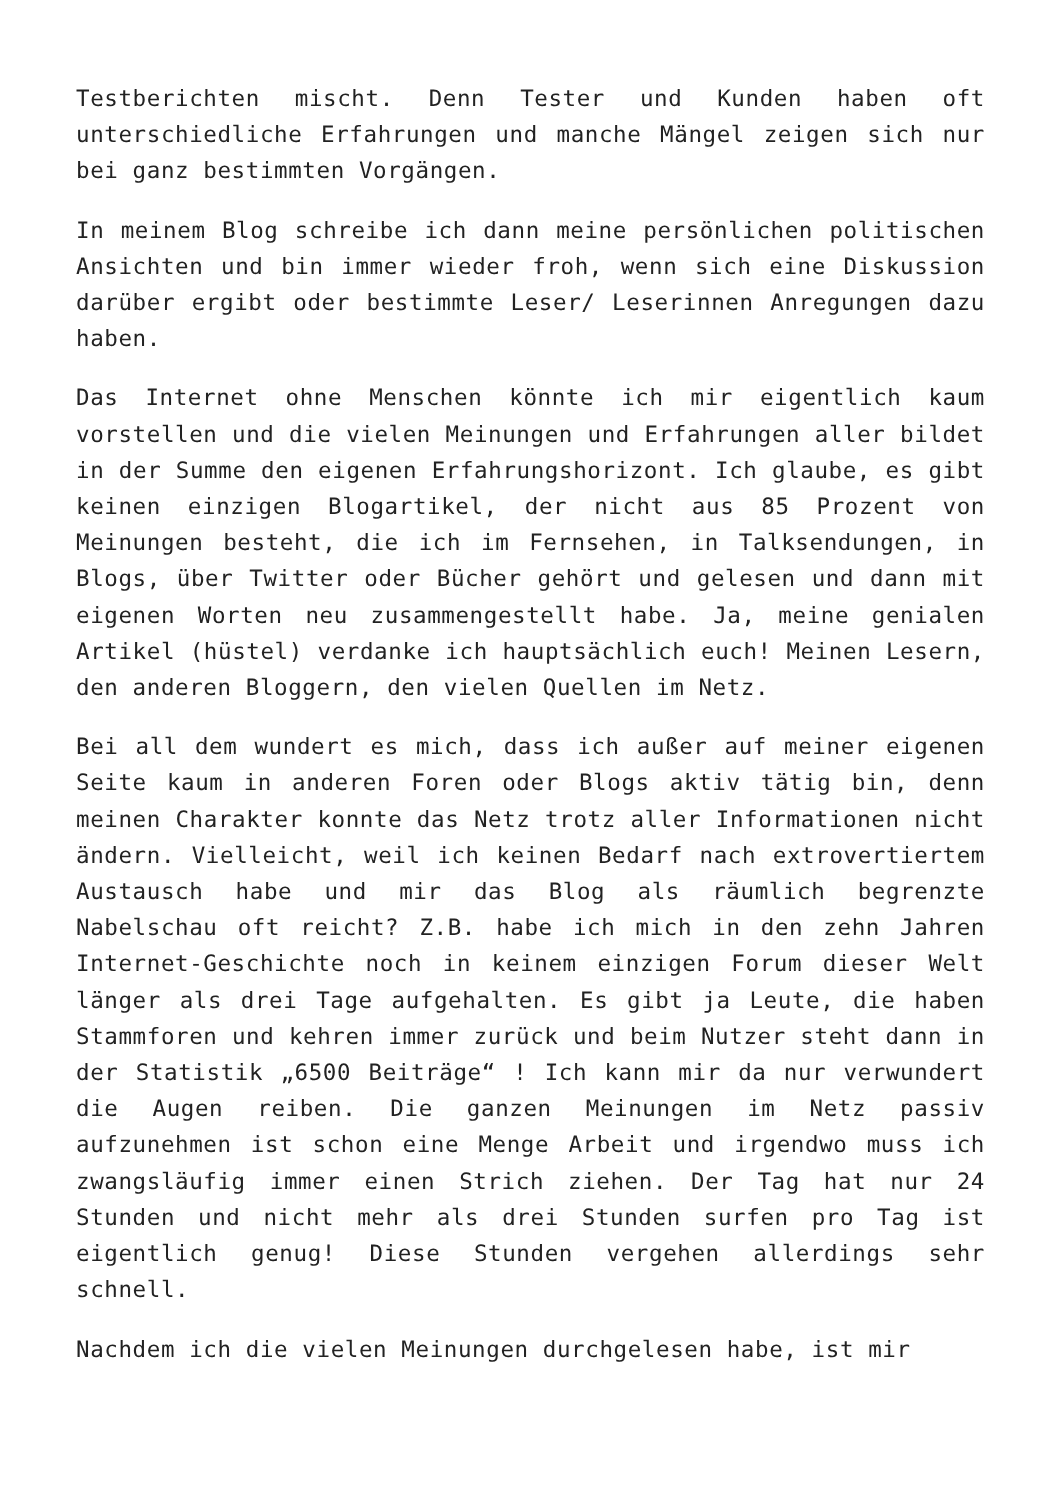Testberichten mischt. Denn Tester und Kunden haben oft unterschiedliche Erfahrungen und manche Mängel zeigen sich nur bei ganz bestimmten Vorgängen.
In meinem Blog schreibe ich dann meine persönlichen politischen Ansichten und bin immer wieder froh, wenn sich eine Diskussion darüber ergibt oder bestimmte Leser/ Leserinnen Anregungen dazu haben.
Das Internet ohne Menschen könnte ich mir eigentlich kaum vorstellen und die vielen Meinungen und Erfahrungen aller bildet in der Summe den eigenen Erfahrungshorizont. Ich glaube, es gibt keinen einzigen Blogartikel, der nicht aus 85 Prozent von Meinungen besteht, die ich im Fernsehen, in Talksendungen, in Blogs, über Twitter oder Bücher gehört und gelesen und dann mit eigenen Worten neu zusammengestellt habe. Ja, meine genialen Artikel (hüstel) verdanke ich hauptsächlich euch! Meinen Lesern, den anderen Bloggern, den vielen Quellen im Netz.
Bei all dem wundert es mich, dass ich außer auf meiner eigenen Seite kaum in anderen Foren oder Blogs aktiv tätig bin, denn meinen Charakter konnte das Netz trotz aller Informationen nicht ändern. Vielleicht, weil ich keinen Bedarf nach extrovertiertem Austausch habe und mir das Blog als räumlich begrenzte Nabelschau oft reicht? Z.B. habe ich mich in den zehn Jahren Internet-Geschichte noch in keinem einzigen Forum dieser Welt länger als drei Tage aufgehalten. Es gibt ja Leute, die haben Stammforen und kehren immer zurück und beim Nutzer steht dann in der Statistik „6500 Beiträge“ ! Ich kann mir da nur verwundert die Augen reiben. Die ganzen Meinungen im Netz passiv aufzunehmen ist schon eine Menge Arbeit und irgendwo muss ich zwangsläufig immer einen Strich ziehen. Der Tag hat nur 24 Stunden und nicht mehr als drei Stunden surfen pro Tag ist eigentlich genug! Diese Stunden vergehen allerdings sehr schnell.
Nachdem ich die vielen Meinungen durchgelesen habe, ist mir